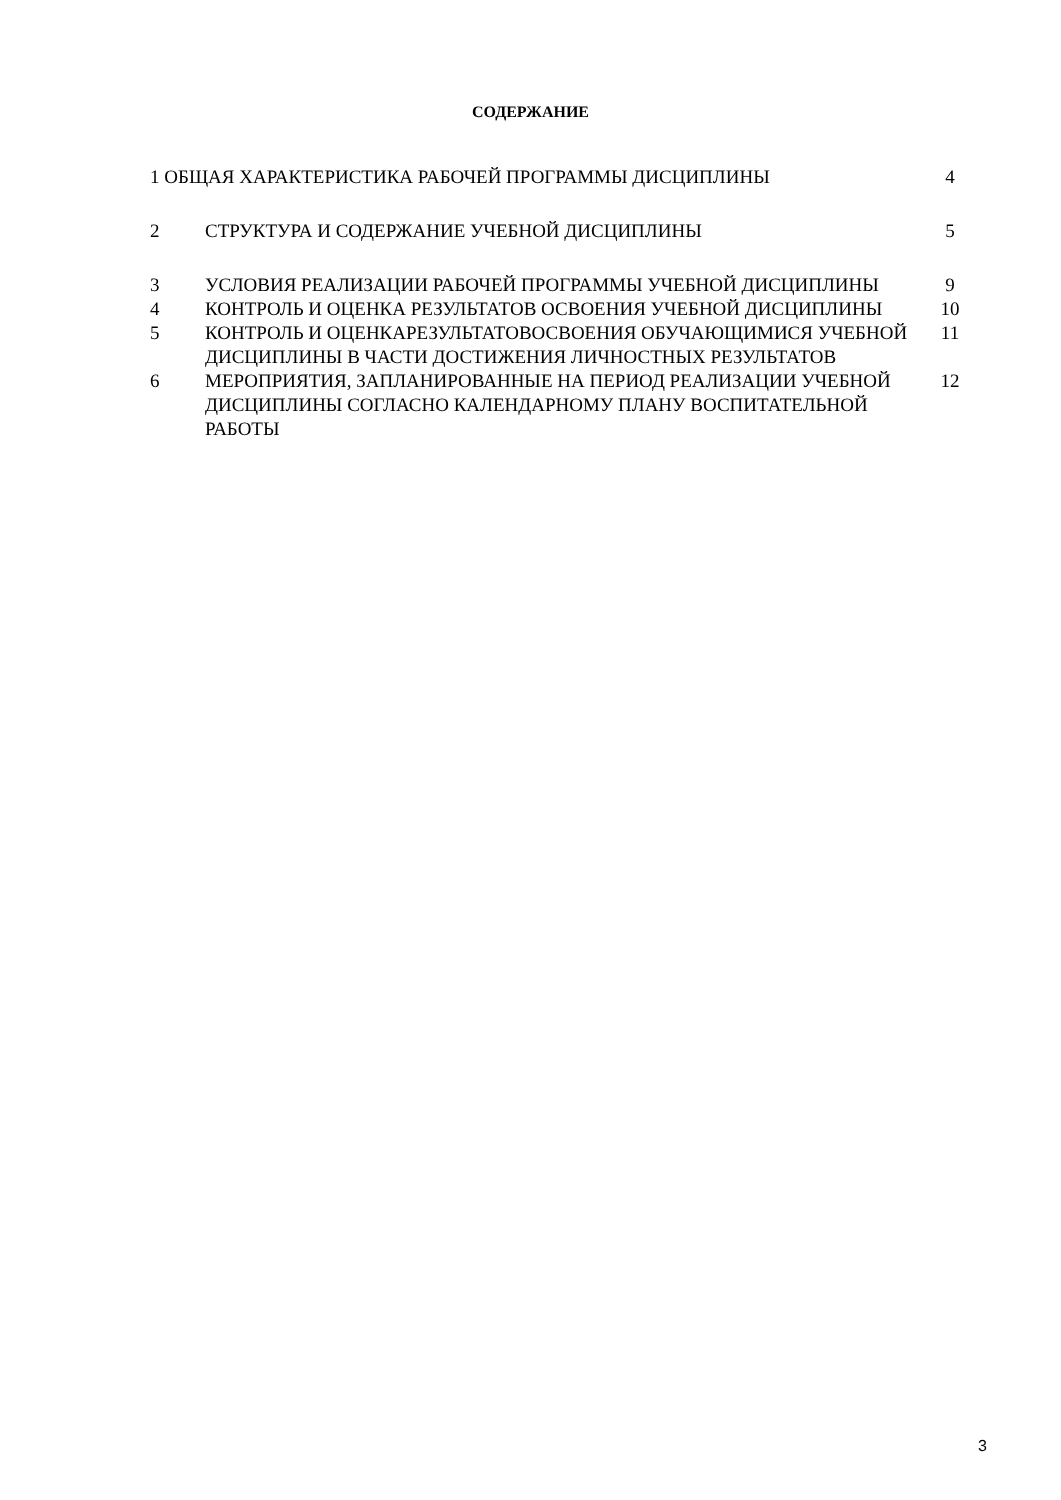СОДЕРЖАНИЕ
| 1 ОБЩАЯ ХАРАКТЕРИСТИКА РАБОЧЕЙ ПРОГРАММЫ ДИСЦИПЛИНЫ | | 4 |
| 2 | СТРУКТУРА И СОДЕРЖАНИЕ УЧЕБНОЙ ДИСЦИПЛИНЫ | 5 |
| 3 | УСЛОВИЯ РЕАЛИЗАЦИИ РАБОЧЕЙ ПРОГРАММЫ УЧЕБНОЙ ДИСЦИПЛИНЫ | 9 |
| 4 | КОНТРОЛЬ И ОЦЕНКА РЕЗУЛЬТАТОВ ОСВОЕНИЯ УЧЕБНОЙ ДИСЦИПЛИНЫ | 10 |
| 5 | КОНТРОЛЬ И ОЦЕНКАРЕЗУЛЬТАТОВОСВОЕНИЯ ОБУЧАЮЩИМИСЯ УЧЕБНОЙ ДИСЦИПЛИНЫ В ЧАСТИ ДОСТИЖЕНИЯ ЛИЧНОСТНЫХ РЕЗУЛЬТАТОВ | 11 |
| 6 | МЕРОПРИЯТИЯ, ЗАПЛАНИРОВАННЫЕ НА ПЕРИОД РЕАЛИЗАЦИИ УЧЕБНОЙ ДИСЦИПЛИНЫ СОГЛАСНО КАЛЕНДАРНОМУ ПЛАНУ ВОСПИТАТЕЛЬНОЙ РАБОТЫ | 12 |
3